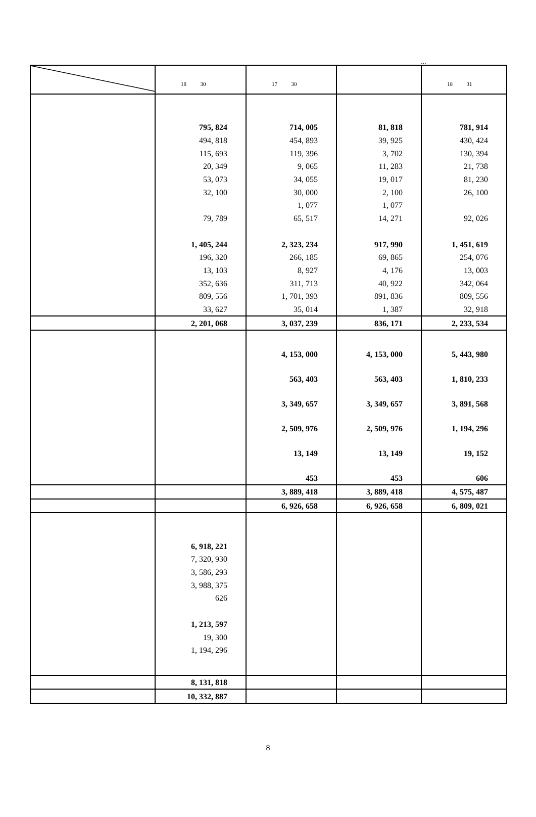…
| | 18 30 | 17 30 | | 18 31 |
| | 795, 824 | 714, 005 | 81, 818 | 781, 914 |
| | 494, 818 | 454, 893 | 39, 925 | 430, 424 |
| | 115, 693 | 119, 396 | 3, 702 | 130, 394 |
| | 20, 349 | 9, 065 | 11, 283 | 21, 738 |
| | 53, 073 | 34, 055 | 19, 017 | 81, 230 |
| | 32, 100 | 30, 000 | 2, 100 | 26, 100 |
| | | 1, 077 | 1, 077 | |
| | 79, 789 | 65, 517 | 14, 271 | 92, 026 |
| | 1, 405, 244 | 2, 323, 234 | 917, 990 | 1, 451, 619 |
| | 196, 320 | 266, 185 | 69, 865 | 254, 076 |
| | 13, 103 | 8, 927 | 4, 176 | 13, 003 |
| | 352, 636 | 311, 713 | 40, 922 | 342, 064 |
| | 809, 556 | 1, 701, 393 | 891, 836 | 809, 556 |
| | 33, 627 | 35, 014 | 1, 387 | 32, 918 |
| | 2, 201, 068 | 3, 037, 239 | 836, 171 | 2, 233, 534 |
| | | 4, 153, 000 | 4, 153, 000 | 5, 443, 980 |
| | | 563, 403 | 563, 403 | 1, 810, 233 |
| | | 3, 349, 657 | 3, 349, 657 | 3, 891, 568 |
| | | 2, 509, 976 | 2, 509, 976 | 1, 194, 296 |
| | | 13, 149 | 13, 149 | 19, 152 |
| | | 453 | 453 | 606 |
| | | 3, 889, 418 | 3, 889, 418 | 4, 575, 487 |
| | | 6, 926, 658 | 6, 926, 658 | 6, 809, 021 |
| | 6, 918, 221 | | | |
| | 7, 320, 930 | | | |
| | 3, 586, 293 | | | |
| | 3, 988, 375 | | | |
| | 626 | | | |
| | 1, 213, 597 | | | |
| | 19, 300 | | | |
| | 1, 194, 296 | | | |
| | 8, 131, 818 | | | |
| | 10, 332, 887 | | | |
8